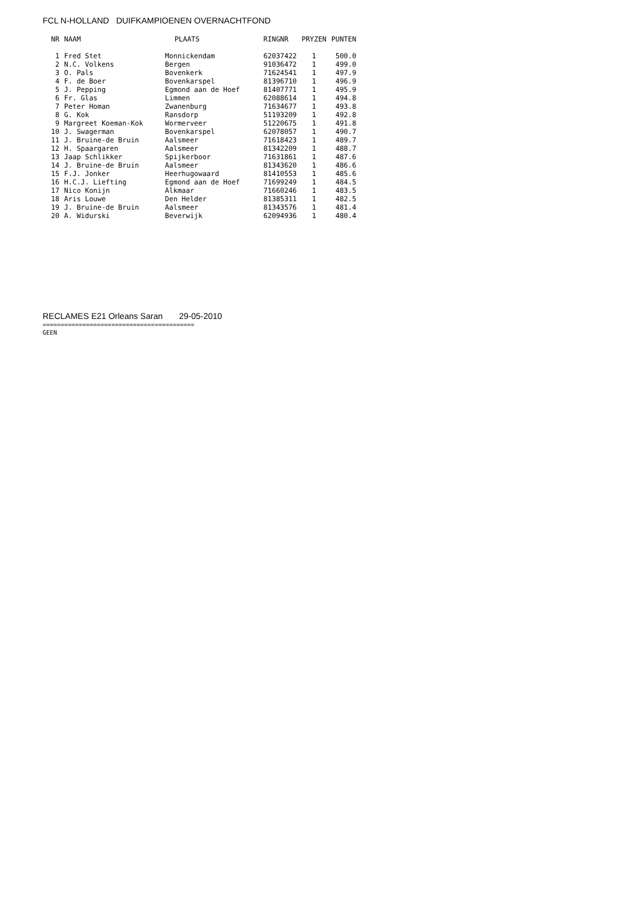FCL N-HOLLAND DUIFKAMPIOENEN OVERNACHTFOND
| NR | NAAM | PLAATS | RINGNR | PRYZEN | PUNTEN |
| --- | --- | --- | --- | --- | --- |
| 1 | Fred Stet | Monnickendam | 62037422 | 1 | 500.0 |
| 2 | N.C. Volkens | Bergen | 91036472 | 1 | 499.0 |
| 3 | O. Pals | Bovenkerk | 71624541 | 1 | 497.9 |
| 4 | F. de Boer | Bovenkarspel | 81396710 | 1 | 496.9 |
| 5 | J. Pepping | Egmond aan de Hoef | 81407771 | 1 | 495.9 |
| 6 | Fr. Glas | Limmen | 62088614 | 1 | 494.8 |
| 7 | Peter Homan | Zwanenburg | 71634677 | 1 | 493.8 |
| 8 | G. Kok | Ransdorp | 51193209 | 1 | 492.8 |
| 9 | Margreet Koeman-Kok | Wormerveer | 51220675 | 1 | 491.8 |
| 10 | J. Swagerman | Bovenkarspel | 62078057 | 1 | 490.7 |
| 11 | J. Bruine-de Bruin | Aalsmeer | 71618423 | 1 | 489.7 |
| 12 | H. Spaargaren | Aalsmeer | 81342209 | 1 | 488.7 |
| 13 | Jaap Schlikker | Spijkerboor | 71631861 | 1 | 487.6 |
| 14 | J. Bruine-de Bruin | Aalsmeer | 81343620 | 1 | 486.6 |
| 15 | F.J. Jonker | Heerhugowaard | 81410553 | 1 | 485.6 |
| 16 | H.C.J. Liefting | Egmond aan de Hoef | 71699249 | 1 | 484.5 |
| 17 | Nico Konijn | Alkmaar | 71660246 | 1 | 483.5 |
| 18 | Aris Louwe | Den Helder | 81385311 | 1 | 482.5 |
| 19 | J. Bruine-de Bruin | Aalsmeer | 81343576 | 1 | 481.4 |
| 20 | A. Widurski | Beverwijk | 62094936 | 1 | 480.4 |
RECLAMES E21 Orleans Saran 29-05-2010
==========================================
GEEN